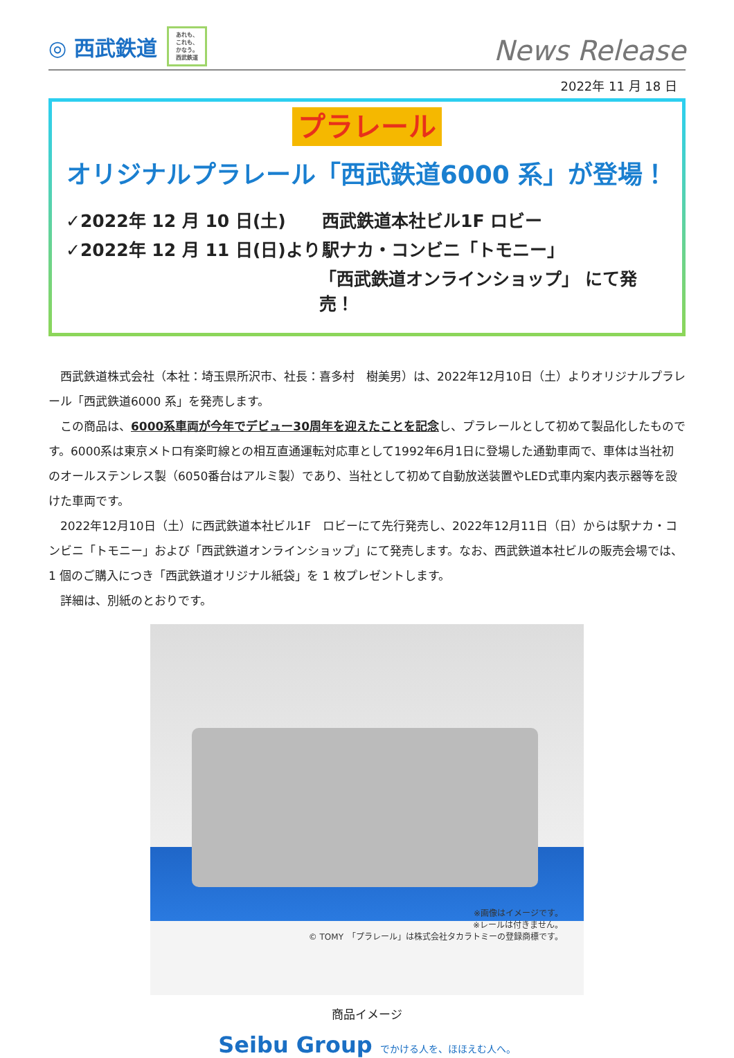◎ 西武鉄道
あれも、
これも、
かなう。
西武鉄道
News Release
2022年 11 月 18 日
プラレール
オリジナルプラレール「西武鉄道6000 系」が登場！
✓2022年 12 月 10 日(土) 西武鉄道本社ビル1F ロビー
✓2022年 12 月 11 日(日)より
駅ナカ・コンビニ「トモニー」
「西武鉄道オンラインショップ」 にて発売！
西武鉄道株式会社（本社：埼玉県所沢市、社長：喜多村　樹美男）は、2022年12月10日（土）よりオリジナルプラレール「西武鉄道6000 系」を発売します。
この商品は、6000系車両が今年でデビュー30周年を迎えたことを記念し、プラレールとして初めて製品化したものです。6000系は東京メトロ有楽町線との相互直通運転対応車として1992年6月1日に登場した通勤車両で、車体は当社初のオールステンレス製（6050番台はアルミ製）であり、当社として初めて自動放送装置やLED式車内案内表示器等を設けた車両です。
2022年12月10日（土）に西武鉄道本社ビル1F　ロビーにて先行発売し、2022年12月11日（日）からは駅ナカ・コンビニ「トモニー」および「西武鉄道オンラインショップ」にて発売します。なお、西武鉄道本社ビルの販売会場では、1 個のご購入につき「西武鉄道オリジナル紙袋」を 1 枚プレゼントします。
詳細は、別紙のとおりです。
※画像はイメージです。
※レールは付きません。
© TOMY　「プラレール」は株式会社タカラトミーの登録商標です。
商品イメージ
Seibu Group でかける人を、ほほえむ人へ。